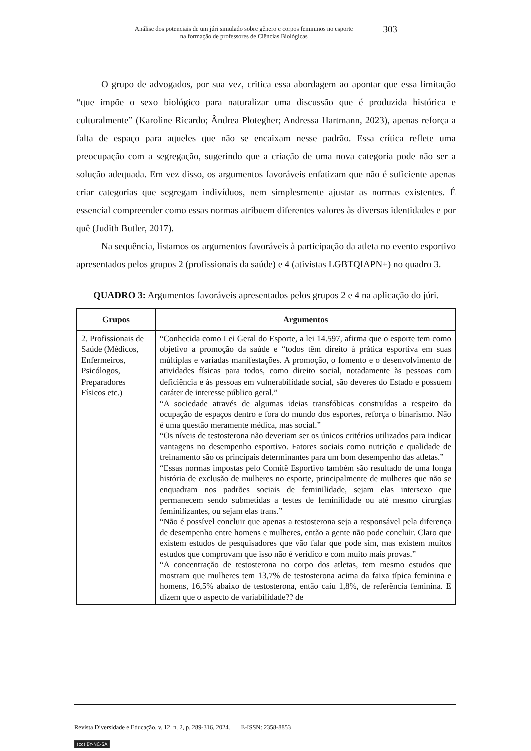Análise dos potenciais de um júri simulado sobre gênero e corpos femininos no esporte
na formação de professores de Ciências Biológicas
303
O grupo de advogados, por sua vez, critica essa abordagem ao apontar que essa limitação “que impõe o sexo biológico para naturalizar uma discussão que é produzida histórica e culturalmente” (Karoline Ricardo; Ândrea Plotegher; Andressa Hartmann, 2023), apenas reforça a falta de espaço para aqueles que não se encaixam nesse padrão. Essa crítica reflete uma preocupação com a segregação, sugerindo que a criação de uma nova categoria pode não ser a solução adequada. Em vez disso, os argumentos favoráveis enfatizam que não é suficiente apenas criar categorias que segregam indivíduos, nem simplesmente ajustar as normas existentes. É essencial compreender como essas normas atribuem diferentes valores às diversas identidades e por quê (Judith Butler, 2017).
Na sequência, listamos os argumentos favoráveis à participação da atleta no evento esportivo apresentados pelos grupos 2 (profissionais da saúde) e 4 (ativistas LGBTQIAPN+) no quadro 3.
QUADRO 3: Argumentos favoráveis apresentados pelos grupos 2 e 4 na aplicação do júri.
| Grupos | Argumentos |
| --- | --- |
| 2. Profissionais de Saúde (Médicos, Enfermeiros, Psicólogos, Preparadores Físicos etc.) | “Conhecida como Lei Geral do Esporte, a lei 14.597, afirma que o esporte tem como objetivo a promoção da saúde e “todos têm direito à prática esportiva em suas múltiplas e variadas manifestações. A promoção, o fomento e o desenvolvimento de atividades físicas para todos, como direito social, notadamente às pessoas com deficiência e às pessoas em vulnerabilidade social, são deveres do Estado e possuem caráter de interesse público geral.” “A sociedade através de algumas ideias transfóbicas construídas a respeito da ocupação de espaços dentro e fora do mundo dos esportes, reforça o binarismo. Não é uma questão meramente médica, mas social.” “Os níveis de testosterona não deveriam ser os únicos critérios utilizados para indicar vantagens no desempenho esportivo. Fatores sociais como nutrição e qualidade de treinamento são os principais determinantes para um bom desempenho das atletas.” “Essas normas impostas pelo Comitê Esportivo também são resultado de uma longa história de exclusão de mulheres no esporte, principalmente de mulheres que não se enquadram nos padrões sociais de feminilidade, sejam elas intersexo que permanecem sendo submetidas a testes de feminilidade ou até mesmo cirurgias feminilizantes, ou sejam elas trans.” “Não é possível concluir que apenas a testosterona seja a responsável pela diferença de desempenho entre homens e mulheres, então a gente não pode concluir. Claro que existem estudos de pesquisadores que vão falar que pode sim, mas existem muitos estudos que comprovam que isso não é verídico e com muito mais provas.” “A concentração de testosterona no corpo dos atletas, tem mesmo estudos que mostram que mulheres tem 13,7% de testosterona acima da faixa típica feminina e homens, 16,5% abaixo de testosterona, então caiu 1,8%, de referência feminina. E dizem que o aspecto de variabilidade?? de |
Revista Diversidade e Educação, v. 12, n. 2, p. 289-316, 2024. E-ISSN: 2358-8853
(cc) BY-NC-SA